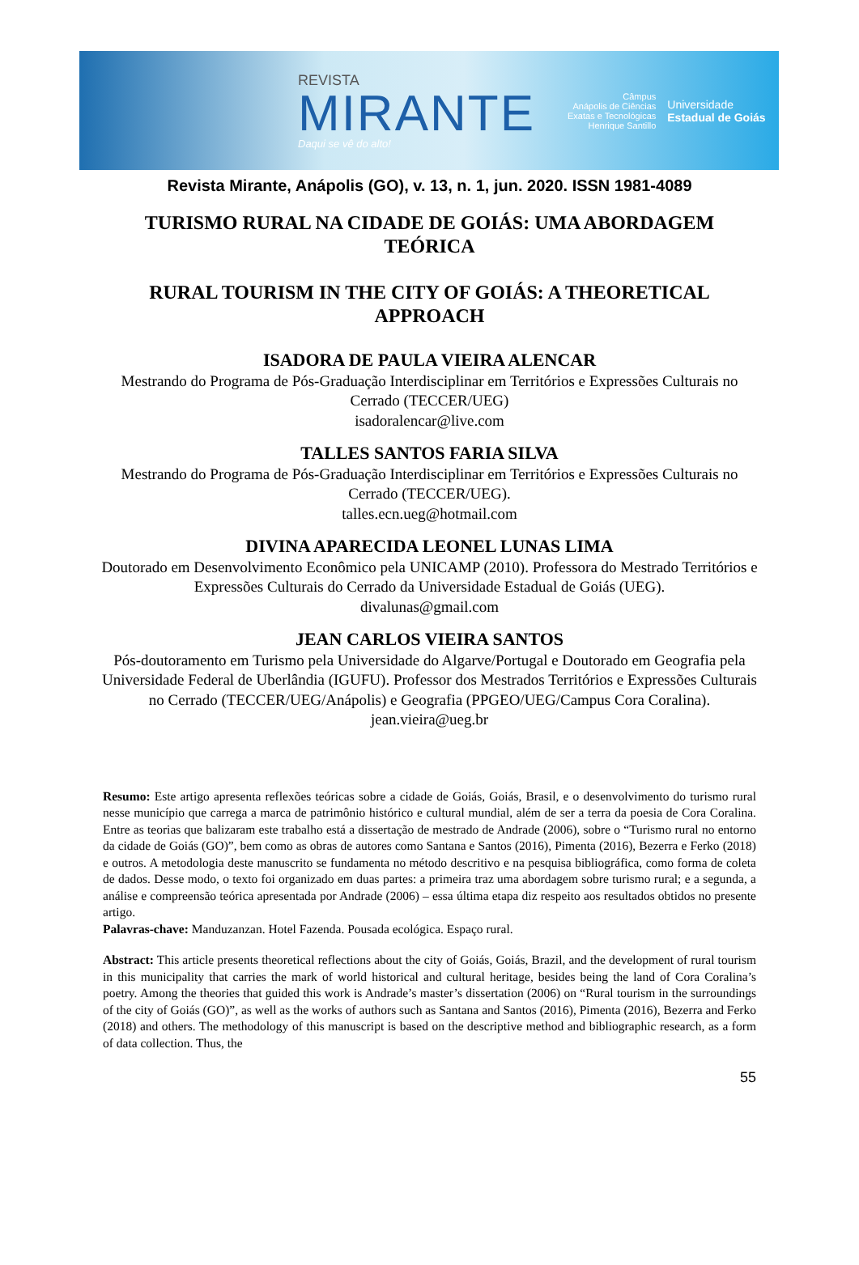REVISTA
MIRANTE
Daqui se vê do alto!
Câmpus
Anápolis de Ciências
Exatas e Tecnológicas
Henrique Santillo
Universidade
Estadual de Goiás
Revista Mirante, Anápolis (GO), v. 13, n. 1, jun. 2020. ISSN 1981-4089
TURISMO RURAL NA CIDADE DE GOIÁS: UMA ABORDAGEM TEÓRICA
RURAL TOURISM IN THE CITY OF GOIÁS: A THEORETICAL APPROACH
ISADORA DE PAULA VIEIRA ALENCAR
Mestrando do Programa de Pós-Graduação Interdisciplinar em Territórios e Expressões Culturais no Cerrado (TECCER/UEG)
isadoralencar@live.com
TALLES SANTOS FARIA SILVA
Mestrando do Programa de Pós-Graduação Interdisciplinar em Territórios e Expressões Culturais no Cerrado (TECCER/UEG).
talles.ecn.ueg@hotmail.com
DIVINA APARECIDA LEONEL LUNAS LIMA
Doutorado em Desenvolvimento Econômico pela UNICAMP (2010). Professora do Mestrado Territórios e Expressões Culturais do Cerrado da Universidade Estadual de Goiás (UEG).
divalunas@gmail.com
JEAN CARLOS VIEIRA SANTOS
Pós-doutoramento em Turismo pela Universidade do Algarve/Portugal e Doutorado em Geografia pela Universidade Federal de Uberlândia (IGUFU). Professor dos Mestrados Territórios e Expressões Culturais no Cerrado (TECCER/UEG/Anápolis) e Geografia (PPGEO/UEG/Campus Cora Coralina).
jean.vieira@ueg.br
Resumo: Este artigo apresenta reflexões teóricas sobre a cidade de Goiás, Goiás, Brasil, e o desenvolvimento do turismo rural nesse município que carrega a marca de patrimônio histórico e cultural mundial, além de ser a terra da poesia de Cora Coralina. Entre as teorias que balizaram este trabalho está a dissertação de mestrado de Andrade (2006), sobre o “Turismo rural no entorno da cidade de Goiás (GO)”, bem como as obras de autores como Santana e Santos (2016), Pimenta (2016), Bezerra e Ferko (2018) e outros. A metodologia deste manuscrito se fundamenta no método descritivo e na pesquisa bibliográfica, como forma de coleta de dados. Desse modo, o texto foi organizado em duas partes: a primeira traz uma abordagem sobre turismo rural; e a segunda, a análise e compreensão teórica apresentada por Andrade (2006) – essa última etapa diz respeito aos resultados obtidos no presente artigo.
Palavras-chave: Manduzanzan. Hotel Fazenda. Pousada ecológica. Espaço rural.
Abstract: This article presents theoretical reflections about the city of Goiás, Goiás, Brazil, and the development of rural tourism in this municipality that carries the mark of world historical and cultural heritage, besides being the land of Cora Coralina’s poetry. Among the theories that guided this work is Andrade’s master’s dissertation (2006) on “Rural tourism in the surroundings of the city of Goiás (GO)”, as well as the works of authors such as Santana and Santos (2016), Pimenta (2016), Bezerra and Ferko (2018) and others. The methodology of this manuscript is based on the descriptive method and bibliographic research, as a form of data collection. Thus, the
55